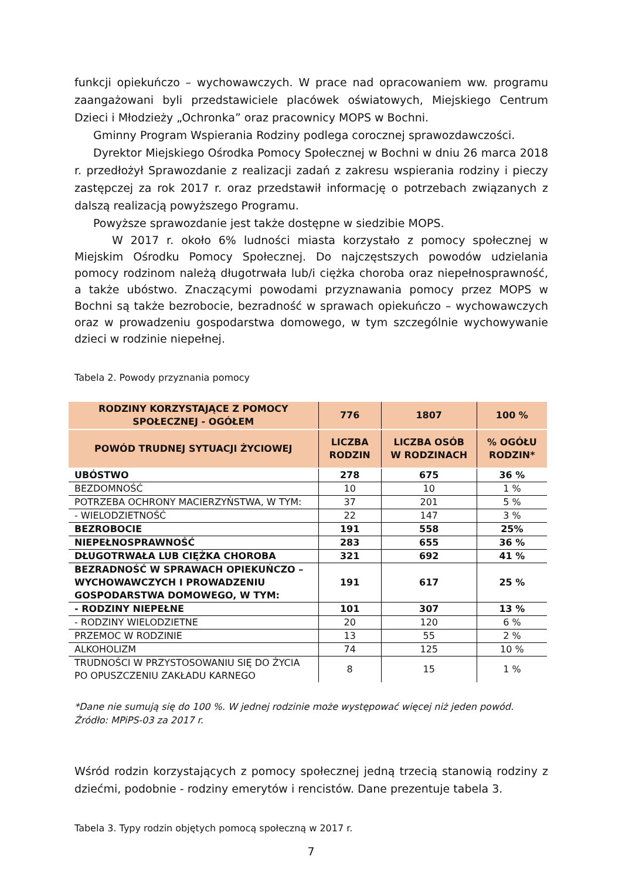funkcji opiekuńczo – wychowawczych. W prace nad opracowaniem ww. programu zaangażowani byli przedstawiciele placówek oświatowych, Miejskiego Centrum Dzieci i Młodzieży „Ochronka” oraz pracownicy MOPS w Bochni.
Gminny Program Wspierania Rodziny podlega corocznej sprawozdawczości.
Dyrektor Miejskiego Ośrodka Pomocy Społecznej w Bochni w dniu 26 marca 2018 r. przedłożył Sprawozdanie z realizacji zadań z zakresu wspierania rodziny i pieczy zastępczej za rok 2017 r. oraz przedstawił informację o potrzebach związanych z dalszą realizacją powyższego Programu.
Powyższe sprawozdanie jest także dostępne w siedzibie MOPS.
W 2017 r. około 6% ludności miasta korzystało z pomocy społecznej w Miejskim Ośrodku Pomocy Społecznej. Do najczęstszych powodów udzielania pomocy rodzinom należą długotrwała lub/i ciężka choroba oraz niepełnosprawność, a także ubóstwo. Znaczącymi powodami przyznawania pomocy przez MOPS w Bochni są także bezrobocie, bezradność w sprawach opiekuńczo – wychowawczych oraz w prowadzeniu gospodarstwa domowego, w tym szczególnie wychowywanie dzieci w rodzinie niepełnej.
Tabela 2. Powody przyznania pomocy
| RODZINY KORZYSTAJĄCE Z POMOCY SPOŁECZNEJ - OGÓŁEM | 776 | 1807 | 100 % |
| --- | --- | --- | --- |
| POWÓD TRUDNEJ SYTUACJI ŻYCIOWEJ | LICZBA RODZIN | LICZBA OSÓB W RODZINACH | % OGÓŁU RODZIN* |
| UBÓSTWO | 278 | 675 | 36 % |
| BEZDOMNOŚĆ | 10 | 10 | 1 % |
| POTRZEBA OCHRONY MACIERZYŃSTWA, W TYM: | 37 | 201 | 5 % |
| - WIELODZIETNOŚĆ | 22 | 147 | 3 % |
| BEZROBOCIE | 191 | 558 | 25% |
| NIEPEŁNOSPRAWNOŚĆ | 283 | 655 | 36 % |
| DŁUGOTRWAŁA LUB CIĘŻKA CHOROBA | 321 | 692 | 41 % |
| BEZRADNOŚĆ W SPRAWACH OPIEKUŃCZO – WYCHOWAWCZYCH I PROWADZENIU GOSPODARSTWA DOMOWEGO, W TYM: | 191 | 617 | 25 % |
| - RODZINY NIEPEŁNE | 101 | 307 | 13 % |
| - RODZINY WIELODZIETNE | 20 | 120 | 6 % |
| PRZEMOC W RODZINIE | 13 | 55 | 2 % |
| ALKOHOLIZM | 74 | 125 | 10 % |
| TRUDNOŚCI W PRZYSTOSOWANIU SIĘ DO ŻYCIA PO OPUSZCZENIU ZAKŁADU KARNEGO | 8 | 15 | 1 % |
*Dane nie sumują się do 100 %. W jednej rodzinie może występować więcej niż jeden powód.
Źródło: MPiPS-03 za 2017 r.
Wśród rodzin korzystających z pomocy społecznej jedną trzecią stanowią rodziny z dziećmi, podobnie - rodziny emerytów i rencistów. Dane prezentuje tabela 3.
Tabela 3. Typy rodzin objętych pomocą społeczną w 2017 r.
7